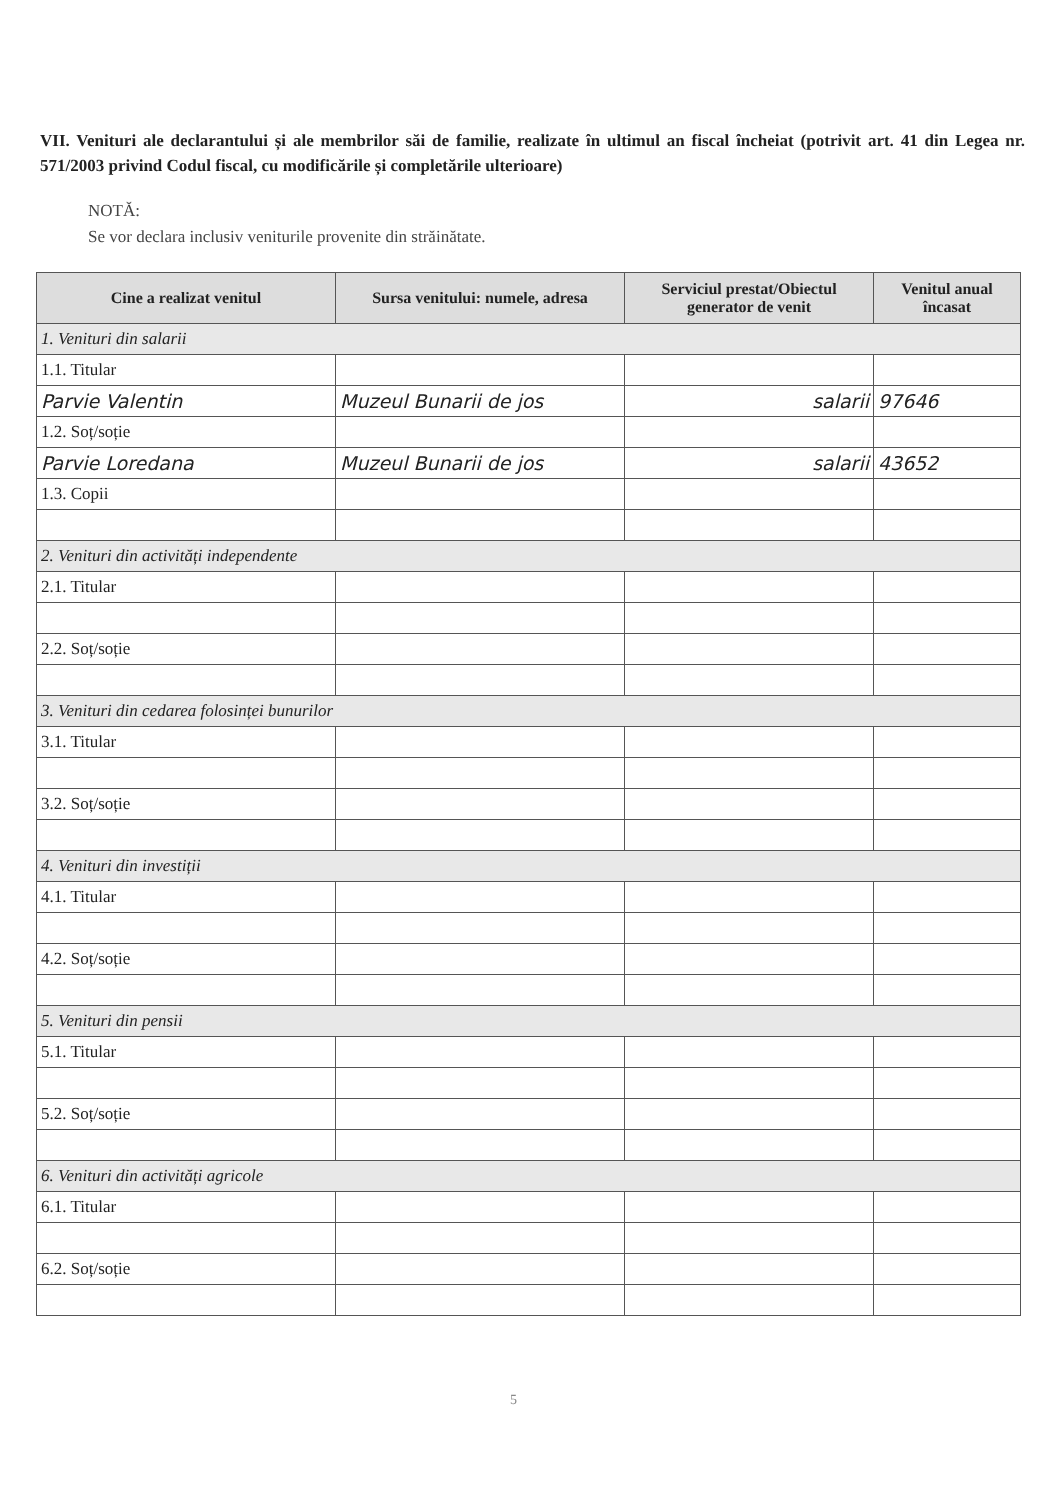VII. Venituri ale declarantului și ale membrilor săi de familie, realizate în ultimul an fiscal încheiat (potrivit art. 41 din Legea nr. 571/2003 privind Codul fiscal, cu modificările și completările ulterioare)
NOTĂ:
Se vor declara inclusiv veniturile provenite din străinătate.
| Cine a realizat venitul | Sursa venitului: numele, adresa | Serviciul prestat/Obiectul generator de venit | Venitul anual încasat |
| --- | --- | --- | --- |
| 1. Venituri din salarii | | | |
| 1.1. Titular | | | |
| Parvie Valentin | Muzeul Bunarii de jos | salarii | 97646 |
| 1.2. Soț/soție | | | |
| Parvie Loredana | Muzeul Bunarii de jos | salarii | 43652 |
| 1.3. Copii | | | |
| 2. Venituri din activități independente | | | |
| 2.1. Titular | | | |
| 2.2. Soț/soție | | | |
| 3. Venituri din cedarea folosinței bunurilor | | | |
| 3.1. Titular | | | |
| 3.2. Soț/soție | | | |
| 4. Venituri din investiții | | | |
| 4.1. Titular | | | |
| 4.2. Soț/soție | | | |
| 5. Venituri din pensii | | | |
| 5.1. Titular | | | |
| 5.2. Soț/soție | | | |
| 6. Venituri din activități agricole | | | |
| 6.1. Titular | | | |
| 6.2. Soț/soție | | | |
5